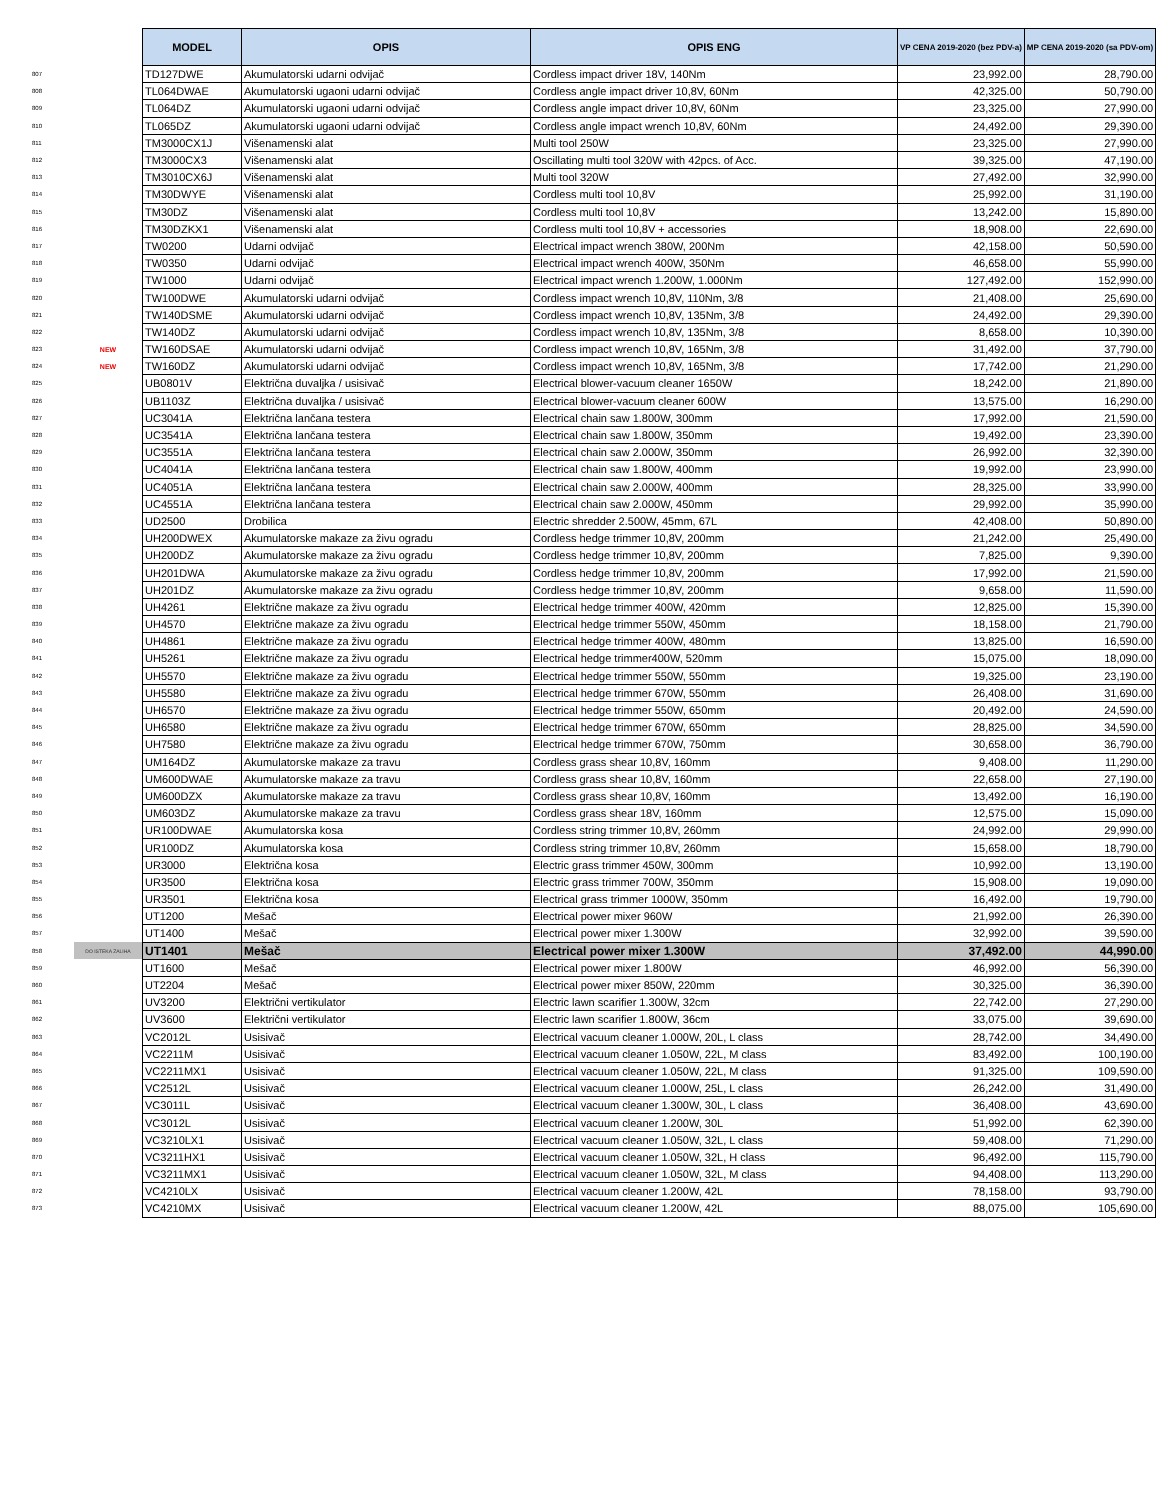| | | MODEL | OPIS | OPIS ENG | VP CENA 2019-2020 (bez PDV-a) | MP CENA 2019-2020 (sa PDV-om) |
| 807 | | TD127DWE | Akumulatorski udarni odvijač | Cordless impact driver 18V, 140Nm | 23,992.00 | 28,790.00 |
| 808 | | TL064DWAE | Akumulatorski ugaoni udarni odvijač | Cordless angle impact driver 10,8V, 60Nm | 42,325.00 | 50,790.00 |
| 809 | | TL064DZ | Akumulatorski ugaoni udarni odvijač | Cordless angle impact driver 10,8V, 60Nm | 23,325.00 | 27,990.00 |
| 810 | | TL065DZ | Akumulatorski ugaoni udarni odvijač | Cordless angle impact wrench 10,8V, 60Nm | 24,492.00 | 29,390.00 |
| 811 | | TM3000CX1J | Višenamenski alat | Multi tool 250W | 23,325.00 | 27,990.00 |
| 812 | | TM3000CX3 | Višenamenski alat | Oscillating multi tool 320W with 42pcs. of Acc. | 39,325.00 | 47,190.00 |
| 813 | | TM3010CX6J | Višenamenski alat | Multi tool 320W | 27,492.00 | 32,990.00 |
| 814 | | TM30DWYE | Višenamenski alat | Cordless multi tool 10,8V | 25,992.00 | 31,190.00 |
| 815 | | TM30DZ | Višenamenski alat | Cordless multi tool 10,8V | 13,242.00 | 15,890.00 |
| 816 | | TM30DZKX1 | Višenamenski alat | Cordless multi tool 10,8V + accessories | 18,908.00 | 22,690.00 |
| 817 | | TW0200 | Udarni odvijač | Electrical impact wrench 380W, 200Nm | 42,158.00 | 50,590.00 |
| 818 | | TW0350 | Udarni odvijač | Electrical impact wrench 400W, 350Nm | 46,658.00 | 55,990.00 |
| 819 | | TW1000 | Udarni odvijač | Electrical impact wrench 1.200W, 1.000Nm | 127,492.00 | 152,990.00 |
| 820 | | TW100DWE | Akumulatorski udarni odvijač | Cordless impact wrench 10,8V, 110Nm, 3/8 | 21,408.00 | 25,690.00 |
| 821 | | TW140DSME | Akumulatorski udarni odvijač | Cordless impact wrench 10,8V, 135Nm, 3/8 | 24,492.00 | 29,390.00 |
| 822 | | TW140DZ | Akumulatorski udarni odvijač | Cordless impact wrench 10,8V, 135Nm, 3/8 | 8,658.00 | 10,390.00 |
| 823 | NEW | TW160DSAE | Akumulatorski udarni odvijač | Cordless impact wrench 10,8V, 165Nm, 3/8 | 31,492.00 | 37,790.00 |
| 824 | NEW | TW160DZ | Akumulatorski udarni odvijač | Cordless impact wrench 10,8V, 165Nm, 3/8 | 17,742.00 | 21,290.00 |
| 825 | | UB0801V | Električna duvaljka / usisivač | Electrical blower-vacuum cleaner 1650W | 18,242.00 | 21,890.00 |
| 826 | | UB1103Z | Električna duvaljka / usisivač | Electrical blower-vacuum cleaner 600W | 13,575.00 | 16,290.00 |
| 827 | | UC3041A | Električna lančana testera | Electrical chain saw 1.800W, 300mm | 17,992.00 | 21,590.00 |
| 828 | | UC3541A | Električna lančana testera | Electrical chain saw 1.800W, 350mm | 19,492.00 | 23,390.00 |
| 829 | | UC3551A | Električna lančana testera | Electrical chain saw 2.000W, 350mm | 26,992.00 | 32,390.00 |
| 830 | | UC4041A | Električna lančana testera | Electrical chain saw 1.800W, 400mm | 19,992.00 | 23,990.00 |
| 831 | | UC4051A | Električna lančana testera | Electrical chain saw 2.000W, 400mm | 28,325.00 | 33,990.00 |
| 832 | | UC4551A | Električna lančana testera | Electrical chain saw 2.000W, 450mm | 29,992.00 | 35,990.00 |
| 833 | | UD2500 | Drobilica | Electric shredder 2.500W, 45mm, 67L | 42,408.00 | 50,890.00 |
| 834 | | UH200DWEX | Akumulatorske makaze za živu ogradu | Cordless hedge trimmer 10,8V, 200mm | 21,242.00 | 25,490.00 |
| 835 | | UH200DZ | Akumulatorske makaze za živu ogradu | Cordless hedge trimmer 10,8V, 200mm | 7,825.00 | 9,390.00 |
| 836 | | UH201DWA | Akumulatorske makaze za živu ogradu | Cordless hedge trimmer 10,8V, 200mm | 17,992.00 | 21,590.00 |
| 837 | | UH201DZ | Akumulatorske makaze za živu ogradu | Cordless hedge trimmer 10,8V, 200mm | 9,658.00 | 11,590.00 |
| 838 | | UH4261 | Električne makaze za živu ogradu | Electrical hedge trimmer 400W, 420mm | 12,825.00 | 15,390.00 |
| 839 | | UH4570 | Električne makaze za živu ogradu | Electrical hedge trimmer 550W, 450mm | 18,158.00 | 21,790.00 |
| 840 | | UH4861 | Električne makaze za živu ogradu | Electrical hedge trimmer 400W, 480mm | 13,825.00 | 16,590.00 |
| 841 | | UH5261 | Električne makaze za živu ogradu | Electrical hedge trimmer400W, 520mm | 15,075.00 | 18,090.00 |
| 842 | | UH5570 | Električne makaze za živu ogradu | Electrical hedge trimmer 550W, 550mm | 19,325.00 | 23,190.00 |
| 843 | | UH5580 | Električne makaze za živu ogradu | Electrical hedge trimmer 670W, 550mm | 26,408.00 | 31,690.00 |
| 844 | | UH6570 | Električne makaze za živu ogradu | Electrical hedge trimmer 550W, 650mm | 20,492.00 | 24,590.00 |
| 845 | | UH6580 | Električne makaze za živu ogradu | Electrical hedge trimmer 670W, 650mm | 28,825.00 | 34,590.00 |
| 846 | | UH7580 | Električne makaze za živu ogradu | Electrical hedge trimmer 670W, 750mm | 30,658.00 | 36,790.00 |
| 847 | | UM164DZ | Akumulatorske makaze za travu | Cordless grass shear 10,8V, 160mm | 9,408.00 | 11,290.00 |
| 848 | | UM600DWAE | Akumulatorske makaze za travu | Cordless grass shear 10,8V, 160mm | 22,658.00 | 27,190.00 |
| 849 | | UM600DZX | Akumulatorske makaze za travu | Cordless grass shear 10,8V, 160mm | 13,492.00 | 16,190.00 |
| 850 | | UM603DZ | Akumulatorske makaze za travu | Cordless grass shear 18V, 160mm | 12,575.00 | 15,090.00 |
| 851 | | UR100DWAE | Akumulatorska kosa | Cordless string trimmer 10,8V, 260mm | 24,992.00 | 29,990.00 |
| 852 | | UR100DZ | Akumulatorska kosa | Cordless string trimmer 10,8V, 260mm | 15,658.00 | 18,790.00 |
| 853 | | UR3000 | Električna kosa | Electric grass trimmer 450W, 300mm | 10,992.00 | 13,190.00 |
| 854 | | UR3500 | Električna kosa | Electric grass trimmer 700W, 350mm | 15,908.00 | 19,090.00 |
| 855 | | UR3501 | Električna kosa | Electrical grass trimmer 1000W, 350mm | 16,492.00 | 19,790.00 |
| 856 | | UT1200 | Mešač | Electrical power mixer 960W | 21,992.00 | 26,390.00 |
| 857 | | UT1400 | Mešač | Electrical power mixer 1.300W | 32,992.00 | 39,590.00 |
| 858 | DO ISTEKA ZALIHA | UT1401 | Mešač | Electrical power mixer 1.300W | 37,492.00 | 44,990.00 |
| 859 | | UT1600 | Mešač | Electrical power mixer 1.800W | 46,992.00 | 56,390.00 |
| 860 | | UT2204 | Mešač | Electrical power mixer 850W, 220mm | 30,325.00 | 36,390.00 |
| 861 | | UV3200 | Električni vertikulator | Electric lawn scarifier 1.300W, 32cm | 22,742.00 | 27,290.00 |
| 862 | | UV3600 | Električni vertikulator | Electric lawn scarifier 1.800W, 36cm | 33,075.00 | 39,690.00 |
| 863 | | VC2012L | Usisivač | Electrical vacuum cleaner 1.000W, 20L, L class | 28,742.00 | 34,490.00 |
| 864 | | VC2211M | Usisivač | Electrical vacuum cleaner 1.050W, 22L, M class | 83,492.00 | 100,190.00 |
| 865 | | VC2211MX1 | Usisivač | Electrical vacuum cleaner 1.050W, 22L, M class | 91,325.00 | 109,590.00 |
| 866 | | VC2512L | Usisivač | Electrical vacuum cleaner 1.000W, 25L, L class | 26,242.00 | 31,490.00 |
| 867 | | VC3011L | Usisivač | Electrical vacuum cleaner 1.300W, 30L, L class | 36,408.00 | 43,690.00 |
| 868 | | VC3012L | Usisivač | Electrical vacuum cleaner 1.200W, 30L | 51,992.00 | 62,390.00 |
| 869 | | VC3210LX1 | Usisivač | Electrical vacuum cleaner 1.050W, 32L, L class | 59,408.00 | 71,290.00 |
| 870 | | VC3211HX1 | Usisivač | Electrical vacuum cleaner 1.050W, 32L, H class | 96,492.00 | 115,790.00 |
| 871 | | VC3211MX1 | Usisivač | Electrical vacuum cleaner 1.050W, 32L, M class | 94,408.00 | 113,290.00 |
| 872 | | VC4210LX | Usisivač | Electrical vacuum cleaner 1.200W, 42L | 78,158.00 | 93,790.00 |
| 873 | | VC4210MX | Usisivač | Electrical vacuum cleaner 1.200W, 42L | 88,075.00 | 105,690.00 |